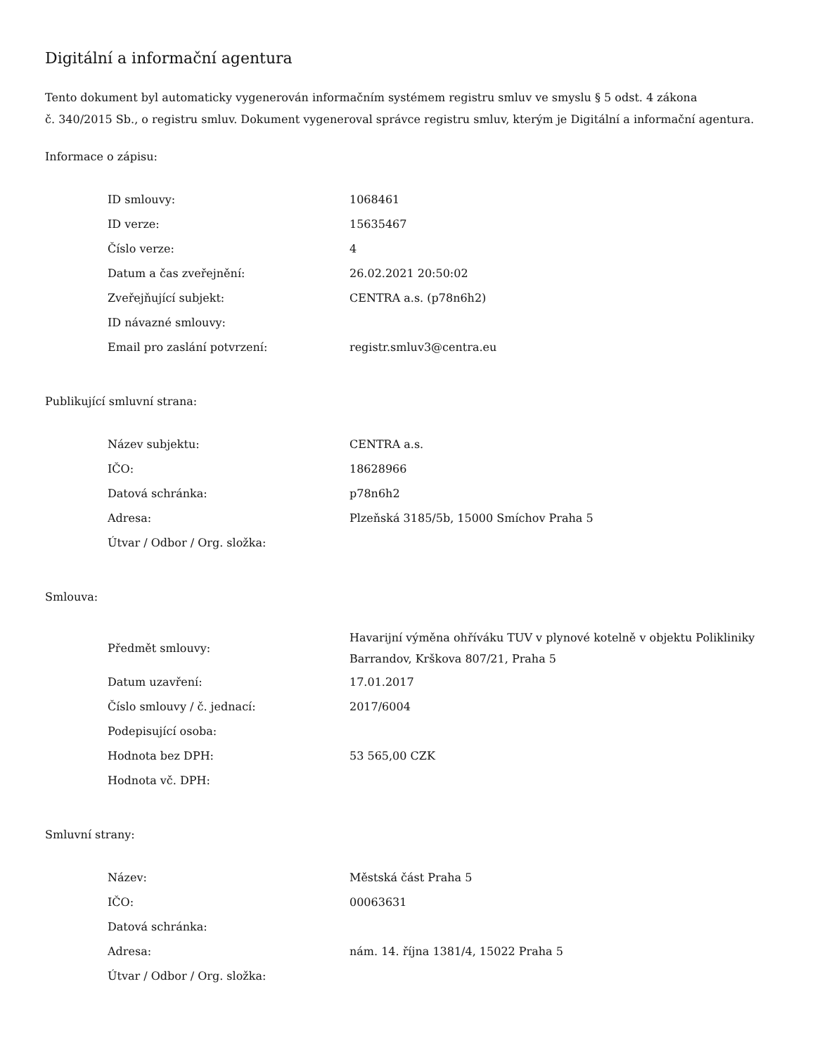Digitální a informační agentura
Tento dokument byl automaticky vygenerován informačním systémem registru smluv ve smyslu § 5 odst. 4 zákona
č. 340/2015 Sb., o registru smluv. Dokument vygeneroval správce registru smluv, kterým je Digitální a informační agentura.
Informace o zápisu:
| ID smlouvy: | 1068461 |
| ID verze: | 15635467 |
| Číslo verze: | 4 |
| Datum a čas zveřejnění: | 26.02.2021 20:50:02 |
| Zveřejňující subjekt: | CENTRA a.s. (p78n6h2) |
| ID návazné smlouvy: | |
| Email pro zaslání potvrzení: | registr.smluv3@centra.eu |
Publikující smluvní strana:
| Název subjektu: | CENTRA a.s. |
| IČO: | 18628966 |
| Datová schránka: | p78n6h2 |
| Adresa: | Plzeňská 3185/5b, 15000 Smíchov Praha 5 |
| Útvar / Odbor / Org. složka: | |
Smlouva:
| Předmět smlouvy: | Havarijní výměna ohříváku TUV v plynové kotelně v objektu Polikliniky Barrandov, Krškova 807/21, Praha 5 |
| Datum uzavření: | 17.01.2017 |
| Číslo smlouvy / č. jednací: | 2017/6004 |
| Podepisující osoba: | |
| Hodnota bez DPH: | 53 565,00 CZK |
| Hodnota vč. DPH: | |
Smluvní strany:
| Název: | Městská část Praha 5 |
| IČO: | 00063631 |
| Datová schránka: | |
| Adresa: | nám. 14. října 1381/4, 15022 Praha 5 |
| Útvar / Odbor / Org. složka: | |